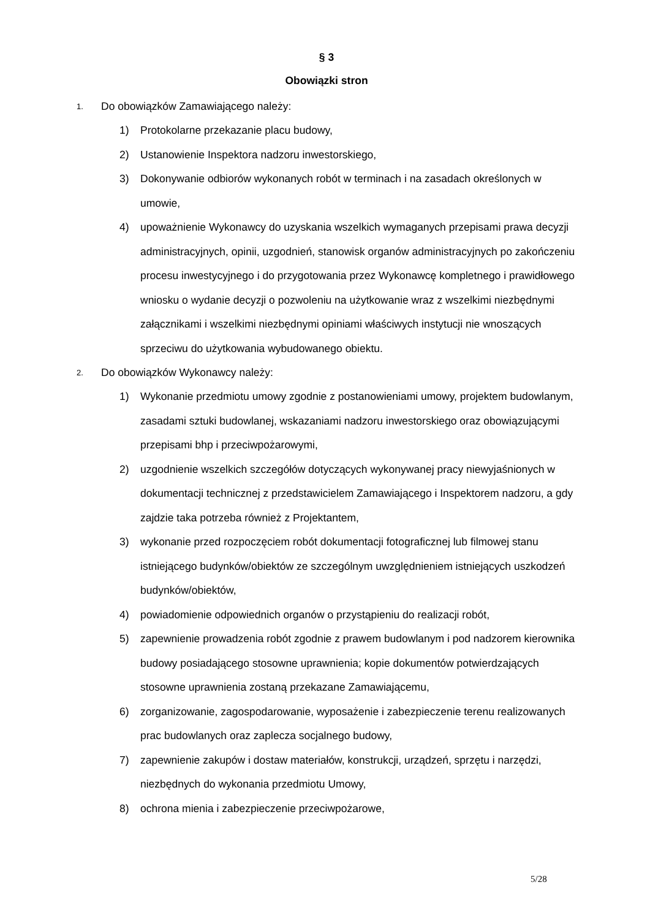§ 3
Obowiązki stron
1. Do obowiązków Zamawiającego należy:
1) Protokolarne przekazanie placu budowy,
2) Ustanowienie Inspektora nadzoru inwestorskiego,
3) Dokonywanie odbiorów wykonanych robót w terminach i na zasadach określonych w umowie,
4) upoważnienie Wykonawcy do uzyskania wszelkich wymaganych przepisami prawa decyzji administracyjnych, opinii, uzgodnień, stanowisk organów administracyjnych po zakończeniu procesu inwestycyjnego i do przygotowania przez Wykonawcę kompletnego i prawidłowego wniosku o wydanie decyzji o pozwoleniu na użytkowanie wraz z wszelkimi niezbędnymi załącznikami i wszelkimi niezbędnymi opiniami właściwych instytucji nie wnoszących sprzeciwu do użytkowania wybudowanego obiektu.
2. Do obowiązków Wykonawcy należy:
1) Wykonanie przedmiotu umowy zgodnie z postanowieniami umowy, projektem budowlanym, zasadami sztuki budowlanej, wskazaniami nadzoru inwestorskiego oraz obowiązującymi przepisami bhp i przeciwpożarowymi,
2) uzgodnienie wszelkich szczegółów dotyczących wykonywanej pracy niewyjaśnionych w dokumentacji technicznej z przedstawicielem Zamawiającego i Inspektorem nadzoru, a gdy zajdzie taka potrzeba również z Projektantem,
3) wykonanie przed rozpoczęciem robót dokumentacji fotograficznej lub filmowej stanu istniejącego budynków/obiektów ze szczególnym uwzględnieniem istniejących uszkodzeń budynków/obiektów,
4) powiadomienie odpowiednich organów o przystąpieniu do realizacji robót,
5) zapewnienie prowadzenia robót zgodnie z prawem budowlanym i pod nadzorem kierownika budowy posiadającego stosowne uprawnienia; kopie dokumentów potwierdzających stosowne uprawnienia zostaną przekazane Zamawiającemu,
6) zorganizowanie, zagospodarowanie, wyposażenie i zabezpieczenie terenu realizowanych prac budowlanych oraz zaplecza socjalnego budowy,
7) zapewnienie zakupów i dostaw materiałów, konstrukcji, urządzeń, sprzętu i narzędzi, niezbędnych do wykonania przedmiotu Umowy,
8) ochrona mienia i zabezpieczenie przeciwpożarowe,
5/28